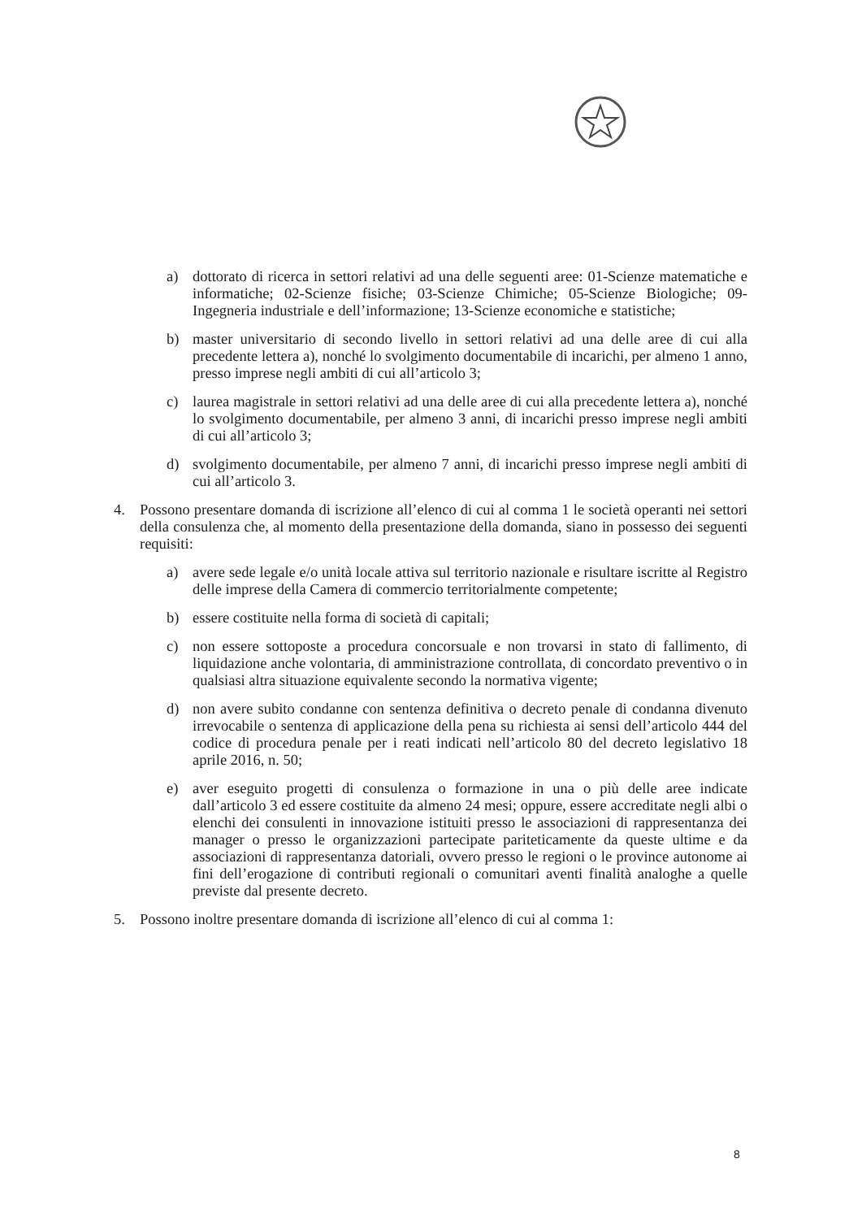a) dottorato di ricerca in settori relativi ad una delle seguenti aree: 01-Scienze matematiche e informatiche; 02-Scienze fisiche; 03-Scienze Chimiche; 05-Scienze Biologiche; 09-Ingegneria industriale e dell’informazione; 13-Scienze economiche e statistiche;
b) master universitario di secondo livello in settori relativi ad una delle aree di cui alla precedente lettera a), nonché lo svolgimento documentabile di incarichi, per almeno 1 anno, presso imprese negli ambiti di cui all’articolo 3;
c) laurea magistrale in settori relativi ad una delle aree di cui alla precedente lettera a), nonché lo svolgimento documentabile, per almeno 3 anni, di incarichi presso imprese negli ambiti di cui all’articolo 3;
d) svolgimento documentabile, per almeno 7 anni, di incarichi presso imprese negli ambiti di cui all’articolo 3.
4. Possono presentare domanda di iscrizione all’elenco di cui al comma 1 le società operanti nei settori della consulenza che, al momento della presentazione della domanda, siano in possesso dei seguenti requisiti:
a) avere sede legale e/o unità locale attiva sul territorio nazionale e risultare iscritte al Registro delle imprese della Camera di commercio territorialmente competente;
b) essere costituite nella forma di società di capitali;
c) non essere sottoposte a procedura concorsuale e non trovarsi in stato di fallimento, di liquidazione anche volontaria, di amministrazione controllata, di concordato preventivo o in qualsiasi altra situazione equivalente secondo la normativa vigente;
d) non avere subito condanne con sentenza definitiva o decreto penale di condanna divenuto irrevocabile o sentenza di applicazione della pena su richiesta ai sensi dell’articolo 444 del codice di procedura penale per i reati indicati nell’articolo 80 del decreto legislativo 18 aprile 2016, n. 50;
e) aver eseguito progetti di consulenza o formazione in una o più delle aree indicate dall’articolo 3 ed essere costituite da almeno 24 mesi; oppure, essere accreditate negli albi o elenchi dei consulenti in innovazione istituiti presso le associazioni di rappresentanza dei manager o presso le organizzazioni partecipate pariteticamente da queste ultime e da associazioni di rappresentanza datoriali, ovvero presso le regioni o le province autonome ai fini dell’erogazione di contributi regionali o comunitari aventi finalità analoghe a quelle previste dal presente decreto.
5. Possono inoltre presentare domanda di iscrizione all’elenco di cui al comma 1:
8